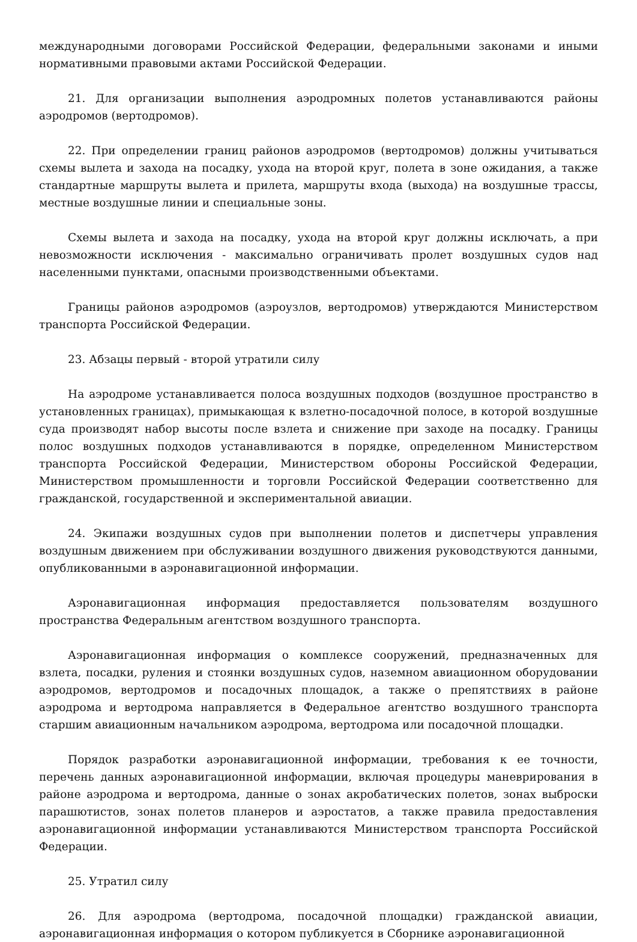международными договорами Российской Федерации, федеральными законами и иными нормативными правовыми актами Российской Федерации.
21. Для организации выполнения аэродромных полетов устанавливаются районы аэродромов (вертодромов).
22. При определении границ районов аэродромов (вертодромов) должны учитываться схемы вылета и захода на посадку, ухода на второй круг, полета в зоне ожидания, а также стандартные маршруты вылета и прилета, маршруты входа (выхода) на воздушные трассы, местные воздушные линии и специальные зоны.
Схемы вылета и захода на посадку, ухода на второй круг должны исключать, а при невозможности исключения - максимально ограничивать пролет воздушных судов над населенными пунктами, опасными производственными объектами.
Границы районов аэродромов (аэроузлов, вертодромов) утверждаются Министерством транспорта Российской Федерации.
23. Абзацы первый - второй утратили силу
На аэродроме устанавливается полоса воздушных подходов (воздушное пространство в установленных границах), примыкающая к взлетно-посадочной полосе, в которой воздушные суда производят набор высоты после взлета и снижение при заходе на посадку. Границы полос воздушных подходов устанавливаются в порядке, определенном Министерством транспорта Российской Федерации, Министерством обороны Российской Федерации, Министерством промышленности и торговли Российской Федерации соответственно для гражданской, государственной и экспериментальной авиации.
24. Экипажи воздушных судов при выполнении полетов и диспетчеры управления воздушным движением при обслуживании воздушного движения руководствуются данными, опубликованными в аэронавигационной информации.
Аэронавигационная информация предоставляется пользователям воздушного пространства Федеральным агентством воздушного транспорта.
Аэронавигационная информация о комплексе сооружений, предназначенных для взлета, посадки, руления и стоянки воздушных судов, наземном авиационном оборудовании аэродромов, вертодромов и посадочных площадок, а также о препятствиях в районе аэродрома и вертодрома направляется в Федеральное агентство воздушного транспорта старшим авиационным начальником аэродрома, вертодрома или посадочной площадки.
Порядок разработки аэронавигационной информации, требования к ее точности, перечень данных аэронавигационной информации, включая процедуры маневрирования в районе аэродрома и вертодрома, данные о зонах акробатических полетов, зонах выброски парашютистов, зонах полетов планеров и аэростатов, а также правила предоставления аэронавигационной информации устанавливаются Министерством транспорта Российской Федерации.
25. Утратил силу
26. Для аэродрома (вертодрома, посадочной площадки) гражданской авиации, аэронавигационная информация о котором публикуется в Сборнике аэронавигационной